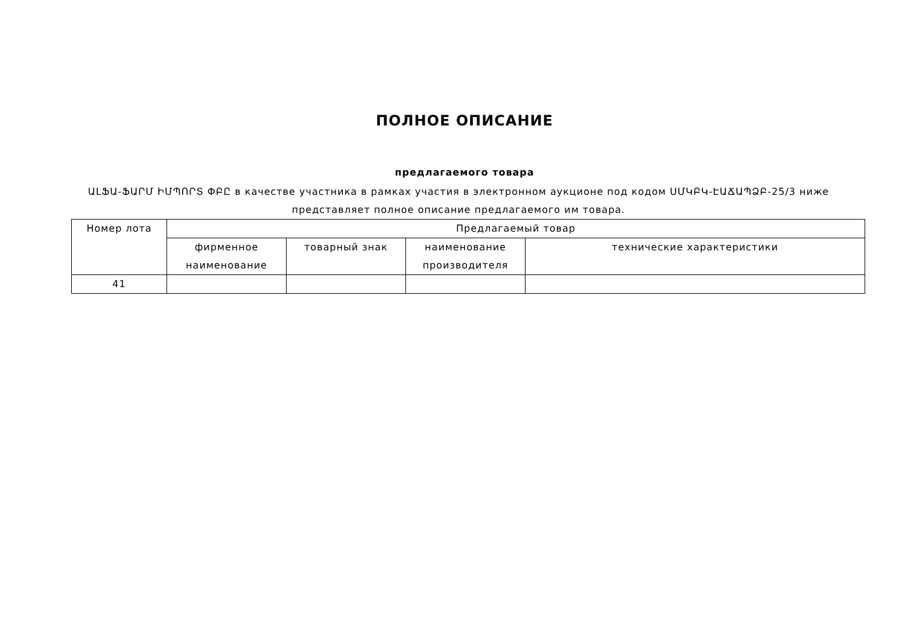ПОЛНОЕ ОПИСАНИЕ
предлагаемого товара
ԱԼՖԱ-ՖԱՐՄ ԻՄՊՈՐՏ ՓԲԸ в качестве участника в рамках участия в электронном аукционе под кодом ՍՄԿԲԿ-ԷԱՃԱՊՁԲ-25/3 ниже представляет полное описание предлагаемого им товара.
| Номер лота | Предлагаемый товар | | | |
| --- | --- | --- | --- | --- |
| | фирменное наименование | товарный знак | наименование производителя | технические характеристики |
| 41 | | | | |